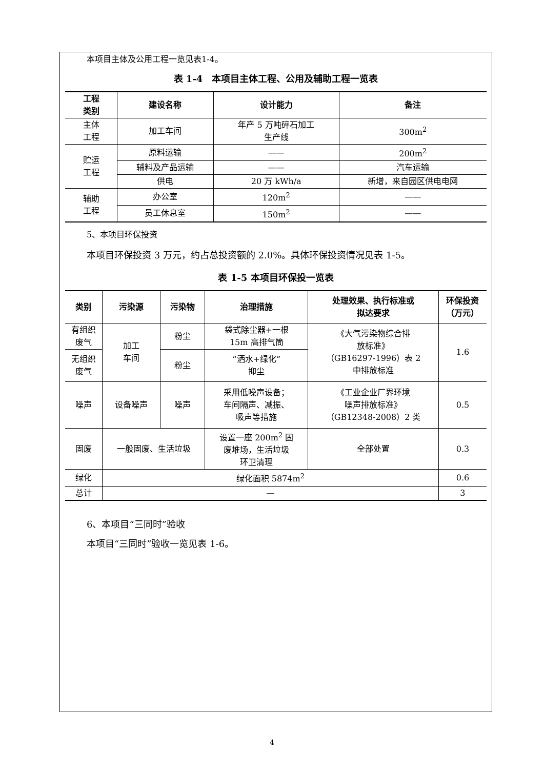本项目主体及公用工程一览见表1-4。
表 1-4　本项目主体工程、公用及辅助工程一览表
| 工程 类别 | 建设名称 | 设计能力 | 备注 |
| --- | --- | --- | --- |
| 主体 工程 | 加工车间 | 年产 5 万吨碎石加工 生产线 | 300m<sup>2</sup> |
| 贮运 工程 | 原料运输 | —— | 200m<sup>2</sup> |
| | 辅料及产品运输 | —— | 汽车运输 |
| | 供电 | 20 万 kWh/a | 新增，来自园区供电电网 |
| 辅助 工程 | 办公室 | 120m<sup>2</sup> | —— |
| | 员工休息室 | 150m<sup>2</sup> | —— |
5、本项目环保投资
本项目环保投资 3 万元，约占总投资额的 2.0%。具体环保投资情况见表 1-5。
表 1-5 本项目环保投一览表
| 类别 | 污染源 | 污染物 | 治理措施 | 处理效果、执行标准或 拟达要求 | 环保投资 （万元） |
| --- | --- | --- | --- | --- | --- |
| 有组织 废气 | 加工 车间 | 粉尘 | 袋式除尘器+一根 15m 高排气筒 | 《大气污染物综合排 放标准》 （GB16297-1996）表 2 中排放标准 | 1.6 |
| 无组织 废气 | | 粉尘 | “洒水+绿化” 抑尘 | | |
| 噪声 | 设备噪声 | 噪声 | 采用低噪声设备； 车间隔声、减振、 吸声等措施 | 《工业企业厂界环境 噪声排放标准》 （GB12348-2008）2 类 | 0.5 |
| 固废 | 一般固废、生活垃圾 | | 设置一座 200m<sup>2</sup> 固 废堆场，生活垃圾 环卫清理 | 全部处置 | 0.3 |
| 绿化 | 绿化面积 5874m<sup>2</sup> | | | | 0.6 |
| 总计 | — | | | | 3 |
6、本项目“三同时”验收
本项目“三同时”验收一览见表 1-6。
4